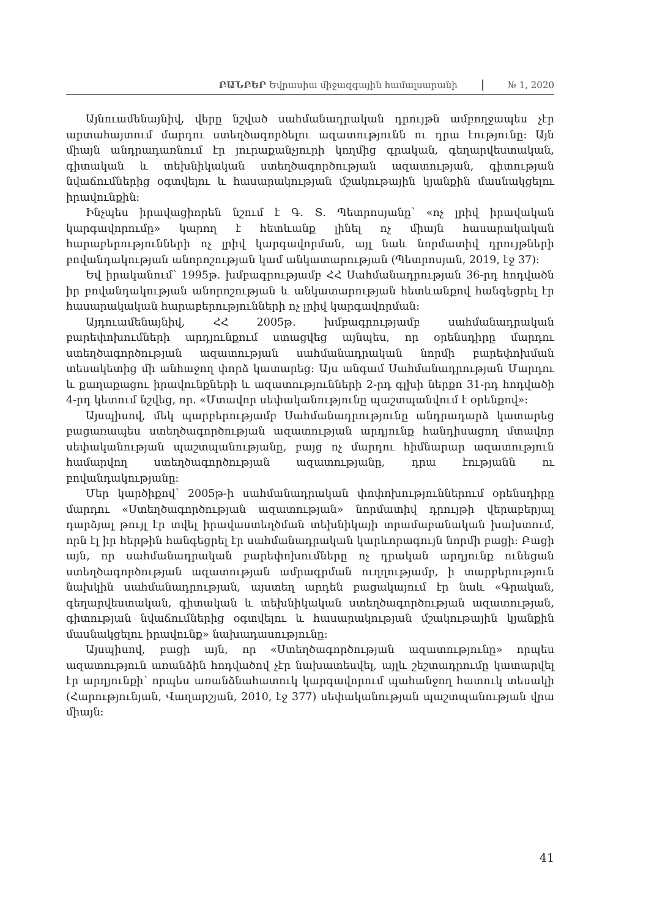ԲԱՆԲԵՐ Եվրասիա միջազգային համալսարանի № 1, 2020
Այնուամենայնիվ, վերը նշված սահմանադրական դրույթն ամբողջապես չէր արտահայտում մարդու ստեղծագործելու ազատությունն ու դրա էությունը: Այն միայն անդրադառնում էր յուրաքանչյուրի կողմից գրական, գեղարվեստական, գիտական և տեխնիկական ստեղծագործության ազատության, գիտության նվաճումներից օգտվելու և հասարակության մշակութային կյանքին մասնակցելու իրավունքին:
Ինչպես իրավացիորեն նշում է Գ. Տ. Պետրոսյանը՝ «ոչ լրիվ իրավական կարգավորումը» կարող է հետևանք լինել ոչ միայն հասարակական հարաբերությունների ոչ լրիվ կարգավորման, այլ նաև նորմատիվ դրույթների բովանդակության անորոշության կամ անկատարության (Պետրոսյան, 2019, էջ 37):
Եվ իրականում՝ 1995թ. խմբագրությամբ ՀՀ Սահմանադրության 36-րդ հոդվածն իր բովանդակության անորոշության և անկատարության հետևանքով հանգեցրել էր հասարակական հարաբերությունների ոչ լրիվ կարգավորման:
Այդուամենայնիվ, ՀՀ 2005թ. խմբագրությամբ սահմանադրական բարեփոխումների արդյունքում ստացվեց այնպես, որ օրենսդիրը մարդու ստեղծագործության ազատության սահմանադրական նորմի բարեփոխման տեսակետից մի անհաջող փորձ կատարեց: Այս անգամ Սահմանադրության Մարդու և քաղաքացու իրավունքների և ազատությունների 2-րդ գլխի ներքո 31-րդ հոդվածի 4-րդ կետում նշվեց, որ. «Մտավոր սեփականությունը պաշտպանվում է օրենքով»:
Այսպիսով, մեկ պարբերությամբ Սահմանադրությունը անդրադարձ կատարեց բացառապես ստեղծագործության ազատության արդյունք հանդիսացող մտավոր սեփականության պաշտպանությանը, բայց ոչ մարդու հիմնարար ազատություն համարվող ստեղծագործության ազատությանը, դրա էությանն ու բովանդակությանը:
Մեր կարծիքով՝ 2005թ-ի սահմանադրական փոփոխություններում օրենսդիրը մարդու «Ստեղծագործության ազատության» նորմատիվ դրույթի վերաբերյալ դարձյալ թույլ էր տվել իրավաստեղծման տեխնիկայի տրամաբանական խախտում, որն էլ իր հերթին հանգեցրել էր սահմանադրական կարևորագույն նորմի բացի: Բացի այն, որ սահմանադրական բարեփոխումները ոչ դրական արդյունք ունեցան ստեղծագործության ազատության ամրագրման ուղղությամբ, ի տարբերություն նախկին սահմանադրության, այստեղ արդեն բացակայում էր նաև «Գրական, գեղարվեստական, գիտական և տեխնիկական ստեղծագործության ազատության, գիտության նվաճումներից օգտվելու և հասարակության մշակութային կյանքին մասնակցելու իրավունք» նախադասությունը:
Այսպիսով, բացի այն, որ «Ստեղծագործության ազատությունը» որպես ազատություն առանձին հոդվածով չէր նախատեսվել, այլև շեշտադրումը կատարվել էր արդյունքի՝ որպես առանձնահատուկ կարգավորում պահանջող հատուկ տեսակի (Հարությունյան, Վաղարշյան, 2010, էջ 377) սեփականության պաշտպանության վրա միայն:
41